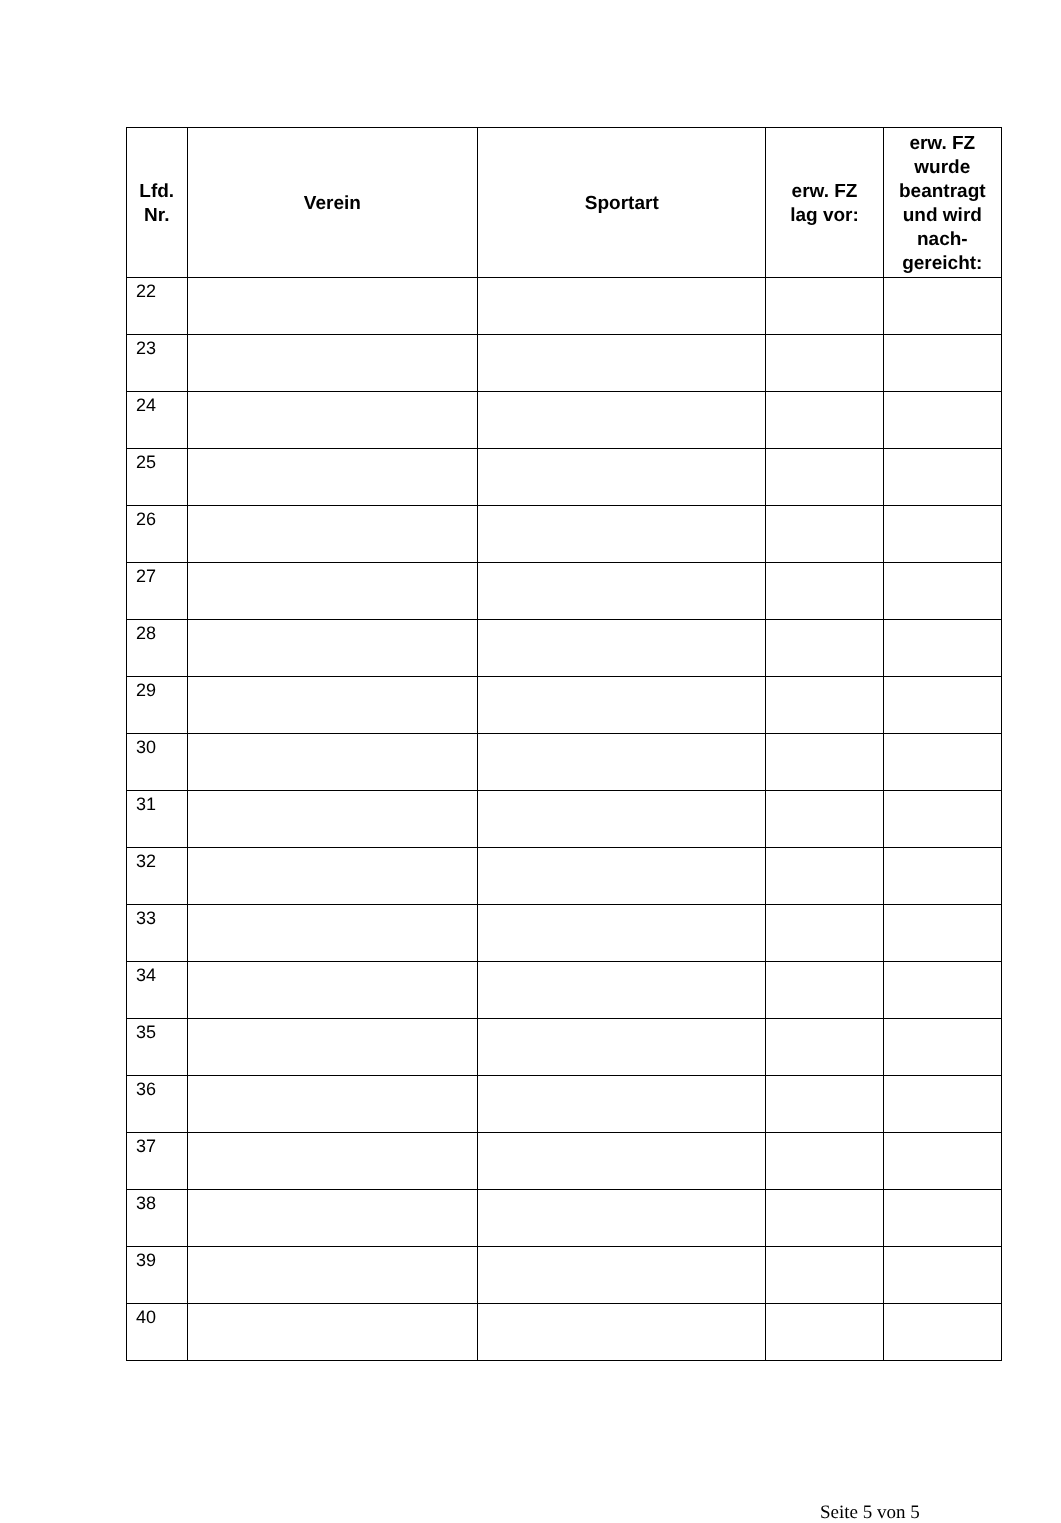| Lfd. Nr. | Verein | Sportart | erw. FZ lag vor: | erw. FZ wurde beantragt und wird nach-gereicht: |
| --- | --- | --- | --- | --- |
| 22 | | | | |
| 23 | | | | |
| 24 | | | | |
| 25 | | | | |
| 26 | | | | |
| 27 | | | | |
| 28 | | | | |
| 29 | | | | |
| 30 | | | | |
| 31 | | | | |
| 32 | | | | |
| 33 | | | | |
| 34 | | | | |
| 35 | | | | |
| 36 | | | | |
| 37 | | | | |
| 38 | | | | |
| 39 | | | | |
| 40 | | | | |
Seite 5 von 5